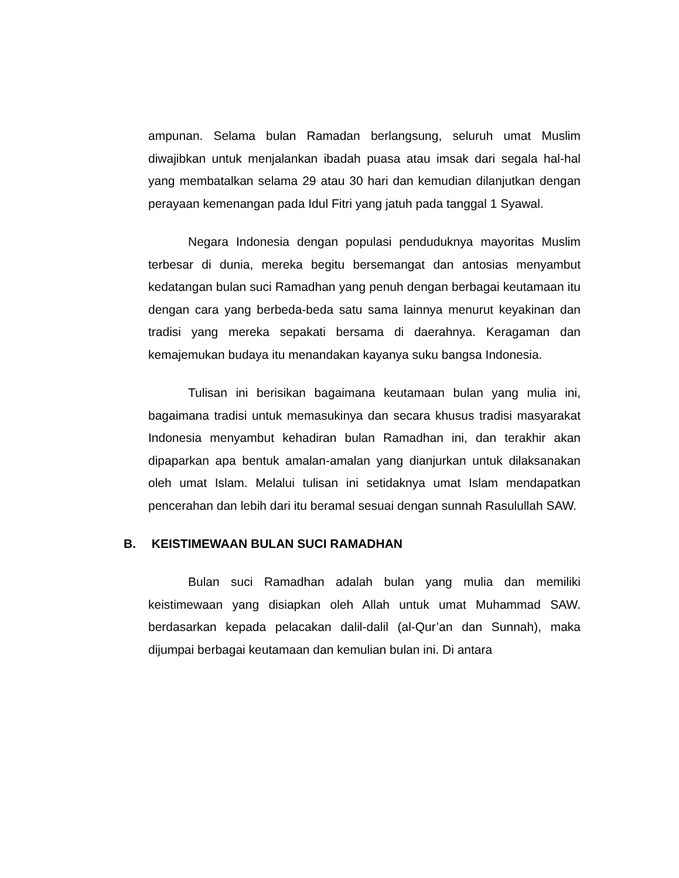ampunan. Selama bulan Ramadan berlangsung, seluruh umat Muslim diwajibkan untuk menjalankan ibadah puasa atau imsak dari segala hal-hal yang membatalkan selama 29 atau 30 hari dan kemudian dilanjutkan dengan perayaan kemenangan pada Idul Fitri yang jatuh pada tanggal 1 Syawal.
Negara Indonesia dengan populasi penduduknya mayoritas Muslim terbesar di dunia, mereka begitu bersemangat dan antosias menyambut kedatangan bulan suci Ramadhan yang penuh dengan berbagai keutamaan itu dengan cara yang berbeda-beda satu sama lainnya menurut keyakinan dan tradisi yang mereka sepakati bersama di daerahnya. Keragaman dan kemajemukan budaya itu menandakan kayanya suku bangsa Indonesia.
Tulisan ini berisikan bagaimana keutamaan bulan yang mulia ini, bagaimana tradisi untuk memasukinya dan secara khusus tradisi masyarakat Indonesia menyambut kehadiran bulan Ramadhan ini, dan terakhir akan dipaparkan apa bentuk amalan-amalan yang dianjurkan untuk dilaksanakan oleh umat Islam. Melalui tulisan ini setidaknya umat Islam mendapatkan pencerahan dan lebih dari itu beramal sesuai dengan sunnah Rasulullah SAW.
B. KEISTIMEWAAN BULAN SUCI RAMADHAN
Bulan suci Ramadhan adalah bulan yang mulia dan memiliki keistimewaan yang disiapkan oleh Allah untuk umat Muhammad SAW. berdasarkan kepada pelacakan dalil-dalil (al-Qur’an dan Sunnah), maka dijumpai berbagai keutamaan dan kemulian bulan ini. Di antara